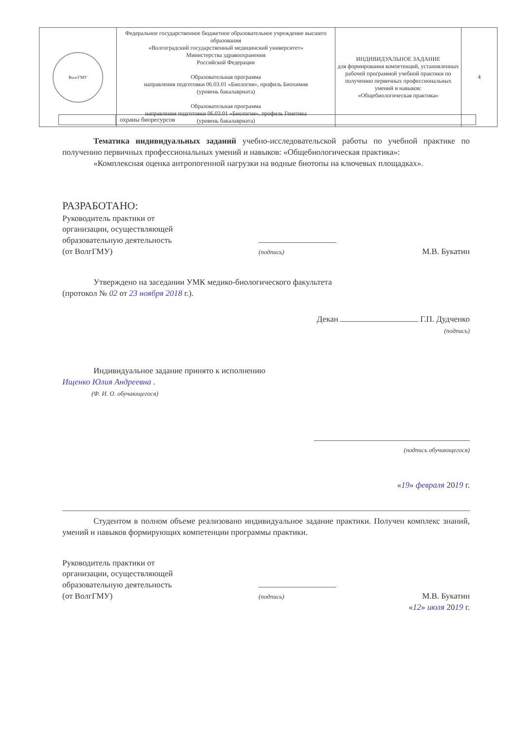| ВолгГМУ | Федеральное государственное бюджетное образовательное учреждение высшего образования «Волгоградский государственный медицинский университет» Министерства здравоохранения Российской Федерации Образовательная программа направления подготовки 06.03.01 «Биология», профиль Биохимия (уровень бакалавриата) Образовательная программа направления подготовки 06.03.01 «Биология», профиль Генетика (уровень бакалавриата) | ИНДИВИДУАЛЬНОЕ ЗАДАНИЕ для формирования компетенций, установленных рабочей программой учебной практики по получению первичных профессиональных умений и навыков: «Общебиологическая практика» | 4 |
| | охраны биоресурсов |
Тематика индивидуальных заданий учебно-исследовательской работы по учебной практике по получению первичных профессиональных умений и навыков: «Общебиологическая практика»:
«Комплексная оценка антропогенной нагрузки на водные биотопы на ключевых площадках».
РАЗРАБОТАНО:
Руководитель практики от
организации, осуществляющей
образовательную деятельность
(от ВолгГМУ)
(подпись)
М.В. Букатин
Утверждено на заседании УМК медико-биологического факультета
(протокол № 02 от 23 ноября 2018 г.).
Декан Г.П. Дудченко
(подпись)
Индивидуальное задание принято к исполнению
Ищенко Юлия Андреевна .
(Ф. И. О. обучающегося)
(подпись обучающегося)
«19» февраля 2019 г.
Студентом в полном объеме реализовано индивидуальное задание практики. Получен комплекс знаний, умений и навыков формирующих компетенции программы практики.
Руководитель практики от
организации, осуществляющей
образовательную деятельность
(от ВолгГМУ)
(подпись)
М.В. Букатин
«12» июля 2019 г.